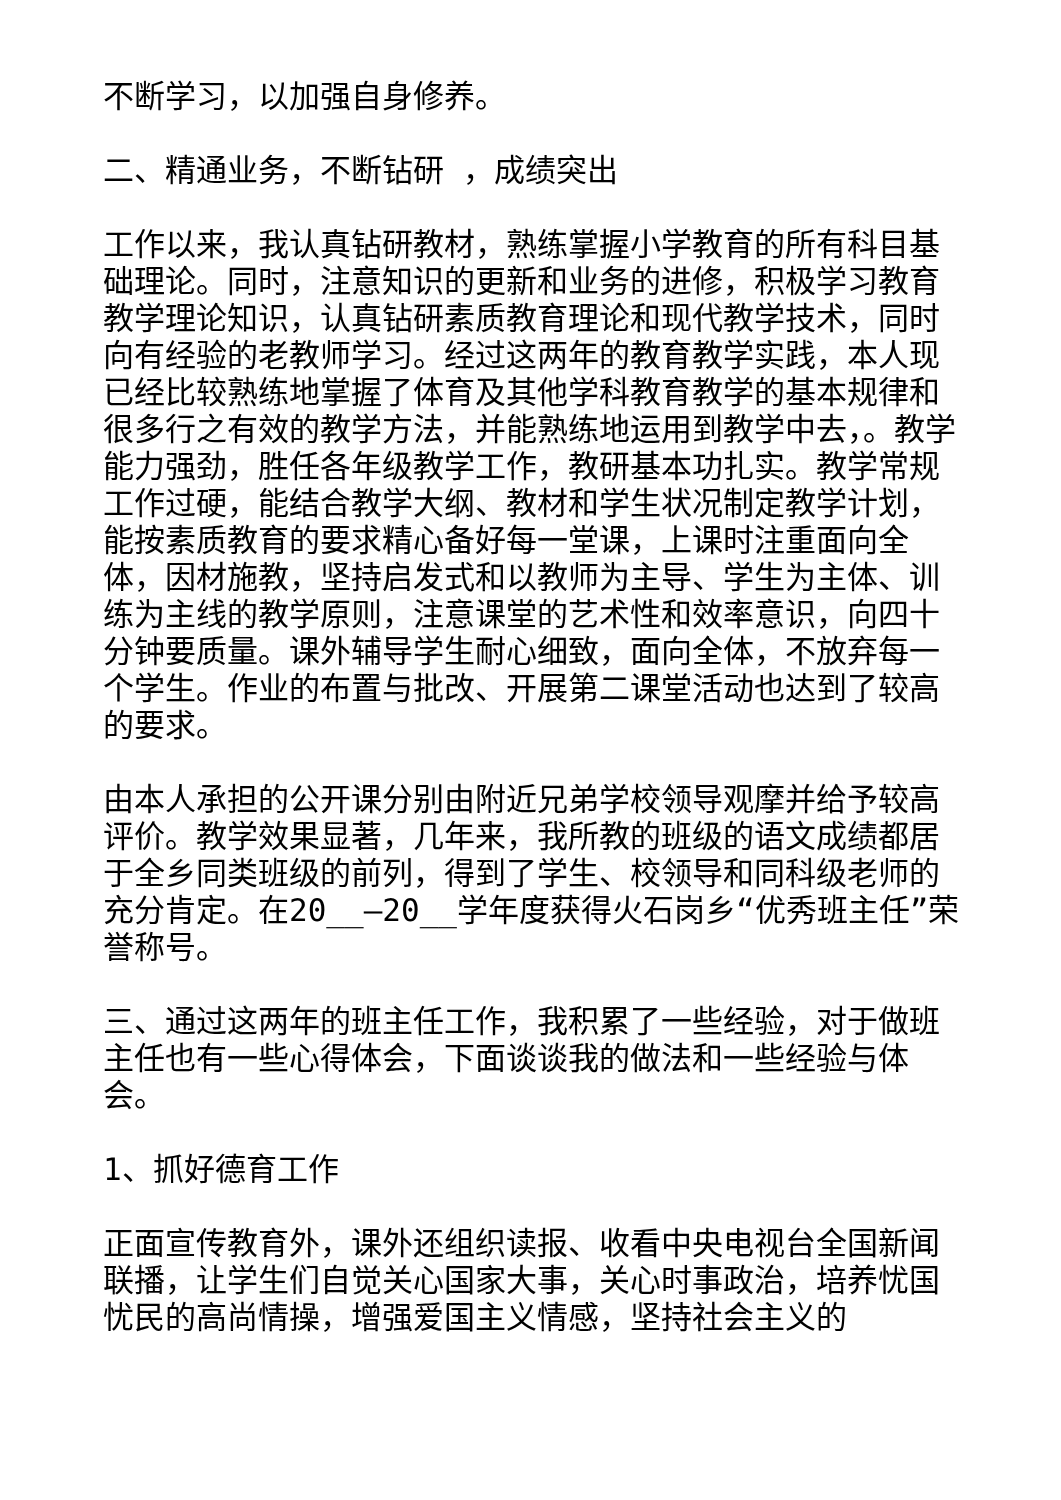不断学习，以加强自身修养。
二、精通业务，不断钻研 ，成绩突出
工作以来，我认真钻研教材，熟练掌握小学教育的所有科目基础理论。同时，注意知识的更新和业务的进修，积极学习教育教学理论知识，认真钻研素质教育理论和现代教学技术，同时向有经验的老教师学习。经过这两年的教育教学实践，本人现已经比较熟练地掌握了体育及其他学科教育教学的基本规律和很多行之有效的教学方法，并能熟练地运用到教学中去，。教学能力强劲，胜任各年级教学工作，教研基本功扎实。教学常规工作过硬，能结合教学大纲、教材和学生状况制定教学计划，能按素质教育的要求精心备好每一堂课，上课时注重面向全体，因材施教，坚持启发式和以教师为主导、学生为主体、训练为主线的教学原则，注意课堂的艺术性和效率意识，向四十分钟要质量。课外辅导学生耐心细致，面向全体，不放弃每一个学生。作业的布置与批改、开展第二课堂活动也达到了较高的要求。
由本人承担的公开课分别由附近兄弟学校领导观摩并给予较高评价。教学效果显著，几年来，我所教的班级的语文成绩都居于全乡同类班级的前列，得到了学生、校领导和同科级老师的充分肯定。在20__—20__学年度获得火石岗乡“优秀班主任”荣誉称号。
三、通过这两年的班主任工作，我积累了一些经验，对于做班主任也有一些心得体会，下面谈谈我的做法和一些经验与体会。
1、抓好德育工作
正面宣传教育外，课外还组织读报、收看中央电视台全国新闻联播，让学生们自觉关心国家大事，关心时事政治，培养忧国忧民的高尚情操，增强爱国主义情感，坚持社会主义的